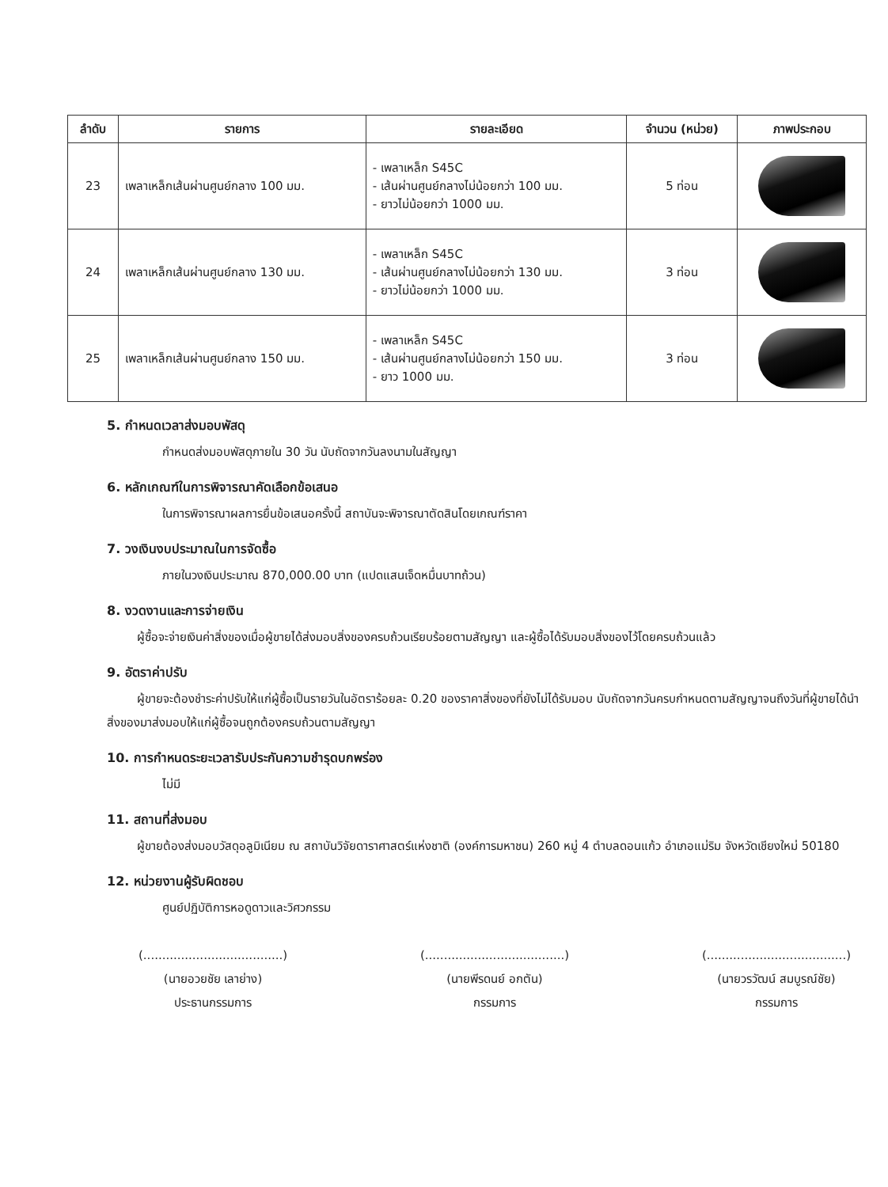| ลำดับ | รายการ | รายละเอียด | จำนวน (หน่วย) | ภาพประกอบ |
| --- | --- | --- | --- | --- |
| 23 | เพลาเหล็กเส้นผ่านศูนย์กลาง 100 มม. | - เพลาเหล็ก S45C - เส้นผ่านศูนย์กลางไม่น้อยกว่า 100 มม. - ยาวไม่น้อยกว่า 1000 มม. | 5 ท่อน | |
| 24 | เพลาเหล็กเส้นผ่านศูนย์กลาง 130 มม. | - เพลาเหล็ก S45C - เส้นผ่านศูนย์กลางไม่น้อยกว่า 130 มม. - ยาวไม่น้อยกว่า 1000 มม. | 3 ท่อน | |
| 25 | เพลาเหล็กเส้นผ่านศูนย์กลาง 150 มม. | - เพลาเหล็ก S45C - เส้นผ่านศูนย์กลางไม่น้อยกว่า 150 มม. - ยาว 1000 มม. | 3 ท่อน | |
5. กำหนดเวลาส่งมอบพัสดุ
กำหนดส่งมอบพัสดุภายใน 30 วัน นับถัดจากวันลงนามในสัญญา
6. หลักเกณฑ์ในการพิจารณาคัดเลือกข้อเสนอ
ในการพิจารณาผลการยื่นข้อเสนอครั้งนี้ สถาบันจะพิจารณาตัดสินโดยเกณฑ์ราคา
7. วงเงินงบประมาณในการจัดซื้อ
ภายในวงเงินประมาณ 870,000.00 บาท (แปดแสนเจ็ดหมื่นบาทถ้วน)
8. งวดงานและการจ่ายเงิน
ผู้ซื้อจะจ่ายเงินค่าสิ่งของเมื่อผู้ขายได้ส่งมอบสิ่งของครบถ้วนเรียบร้อยตามสัญญา และผู้ซื้อได้รับมอบสิ่งของไว้โดยครบถ้วนแล้ว
9. อัตราค่าปรับ
ผู้ขายจะต้องชำระค่าปรับให้แก่ผู้ซื้อเป็นรายวันในอัตราร้อยละ 0.20 ของราคาสิ่งของที่ยังไม่ได้รับมอบ นับถัดจากวันครบกำหนดตามสัญญาจนถึงวันที่ผู้ขายได้นำสิ่งของมาส่งมอบให้แก่ผู้ซื้อจนถูกต้องครบถ้วนตามสัญญา
10. การกำหนดระยะเวลารับประกันความชำรุดบกพร่อง
ไม่มี
11. สถานที่ส่งมอบ
ผู้ขายต้องส่งมอบวัสดุอลูมิเนียม ณ สถาบันวิจัยดาราศาสตร์แห่งชาติ (องค์การมหาชน) 260 หมู่ 4 ตำบลดอนแก้ว อำเภอแม่ริม จังหวัดเชียงใหม่ 50180
12. หน่วยงานผู้รับผิดชอบ
ศูนย์ปฏิบัติการหอดูดาวและวิศวกรรม
(.....................................)
(นายอวยชัย เลาย่าง)
ประธานกรรมการ
(.....................................)
(นายพีรดนย์ อกตัน)
กรรมการ
(.....................................)
(นายวรวัฒน์ สมบูรณ์ชัย)
กรรมการ